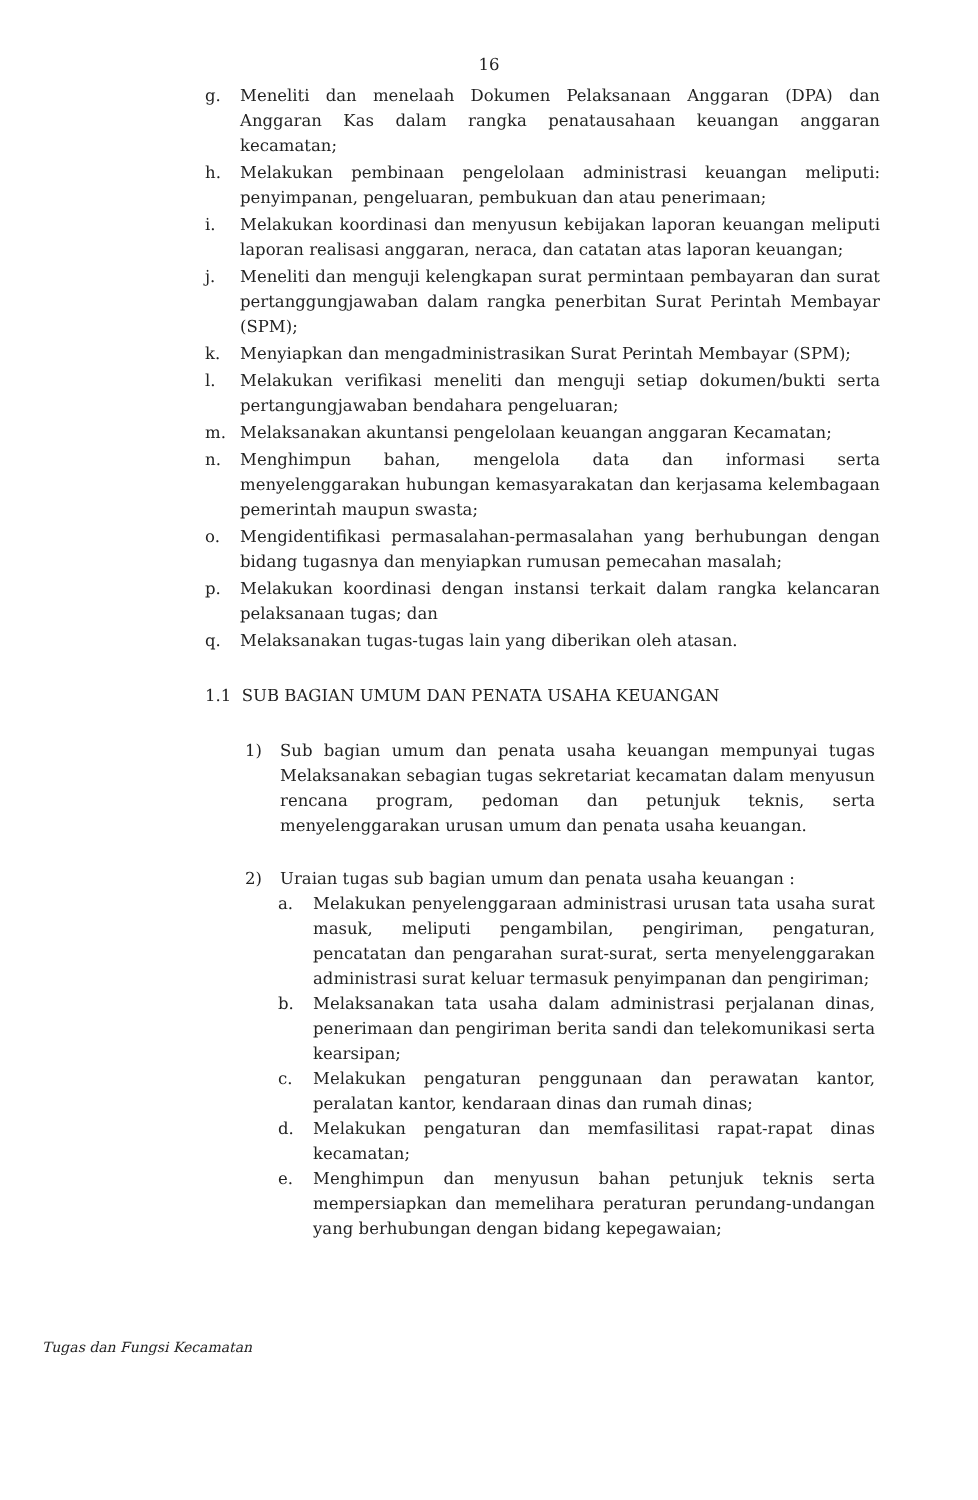16
g. Meneliti dan menelaah Dokumen Pelaksanaan Anggaran (DPA) dan Anggaran Kas dalam rangka penatausahaan keuangan anggaran kecamatan;
h. Melakukan pembinaan pengelolaan administrasi keuangan meliputi: penyimpanan, pengeluaran, pembukuan dan atau penerimaan;
i. Melakukan koordinasi dan menyusun kebijakan laporan keuangan meliputi laporan realisasi anggaran, neraca, dan catatan atas laporan keuangan;
j. Meneliti dan menguji kelengkapan surat permintaan pembayaran dan surat pertanggungjawaban dalam rangka penerbitan Surat Perintah Membayar (SPM);
k. Menyiapkan dan mengadministrasikan Surat Perintah Membayar (SPM);
l. Melakukan verifikasi meneliti dan menguji setiap dokumen/bukti serta pertangungjawaban bendahara pengeluaran;
m. Melaksanakan akuntansi pengelolaan keuangan anggaran Kecamatan;
n. Menghimpun bahan, mengelola data dan informasi serta menyelenggarakan hubungan kemasyarakatan dan kerjasama kelembagaan pemerintah maupun swasta;
o. Mengidentifikasi permasalahan-permasalahan yang berhubungan dengan bidang tugasnya dan menyiapkan rumusan pemecahan masalah;
p. Melakukan koordinasi dengan instansi terkait dalam rangka kelancaran pelaksanaan tugas; dan
q. Melaksanakan tugas-tugas lain yang diberikan oleh atasan.
1.1 SUB BAGIAN UMUM DAN PENATA USAHA KEUANGAN
1) Sub bagian umum dan penata usaha keuangan mempunyai tugas Melaksanakan sebagian tugas sekretariat kecamatan dalam menyusun rencana program, pedoman dan petunjuk teknis, serta menyelenggarakan urusan umum dan penata usaha keuangan.
2) Uraian tugas sub bagian umum dan penata usaha keuangan :
a. Melakukan penyelenggaraan administrasi urusan tata usaha surat masuk, meliputi pengambilan, pengiriman, pengaturan, pencatatan dan pengarahan surat-surat, serta menyelenggarakan administrasi surat keluar termasuk penyimpanan dan pengiriman;
b. Melaksanakan tata usaha dalam administrasi perjalanan dinas, penerimaan dan pengiriman berita sandi dan telekomunikasi serta kearsipan;
c. Melakukan pengaturan penggunaan dan perawatan kantor, peralatan kantor, kendaraan dinas dan rumah dinas;
d. Melakukan pengaturan dan memfasilitasi rapat-rapat dinas kecamatan;
e. Menghimpun dan menyusun bahan petunjuk teknis serta mempersiapkan dan memelihara peraturan perundang-undangan yang berhubungan dengan bidang kepegawaian;
Tugas dan Fungsi Kecamatan